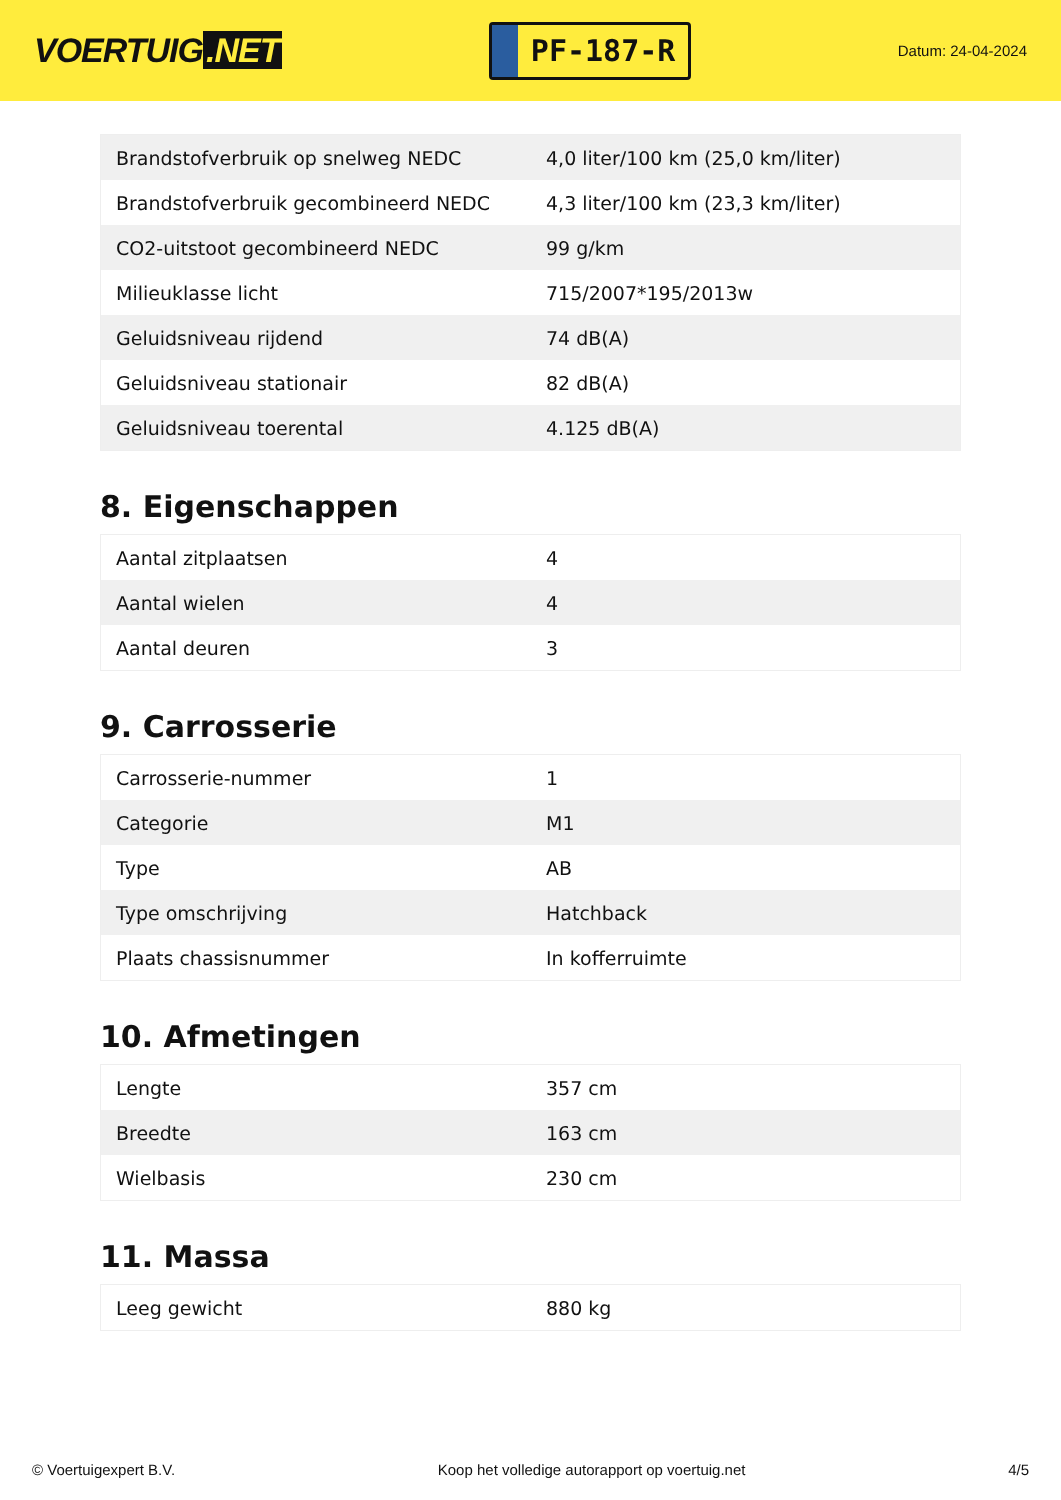VOERTUIG.NET
PF-187-R
Datum: 24-04-2024
| Brandstofverbruik op snelweg NEDC | 4,0 liter/100 km (25,0 km/liter) |
| Brandstofverbruik gecombineerd NEDC | 4,3 liter/100 km (23,3 km/liter) |
| CO2-uitstoot gecombineerd NEDC | 99 g/km |
| Milieuklasse licht | 715/2007*195/2013w |
| Geluidsniveau rijdend | 74 dB(A) |
| Geluidsniveau stationair | 82 dB(A) |
| Geluidsniveau toerental | 4.125 dB(A) |
8. Eigenschappen
| Aantal zitplaatsen | 4 |
| Aantal wielen | 4 |
| Aantal deuren | 3 |
9. Carrosserie
| Carrosserie-nummer | 1 |
| Categorie | M1 |
| Type | AB |
| Type omschrijving | Hatchback |
| Plaats chassisnummer | In kofferruimte |
10. Afmetingen
| Lengte | 357 cm |
| Breedte | 163 cm |
| Wielbasis | 230 cm |
11. Massa
| Leeg gewicht | 880 kg |
© Voertuigexpert B.V. Koop het volledige autorapport op voertuig.net 4/5